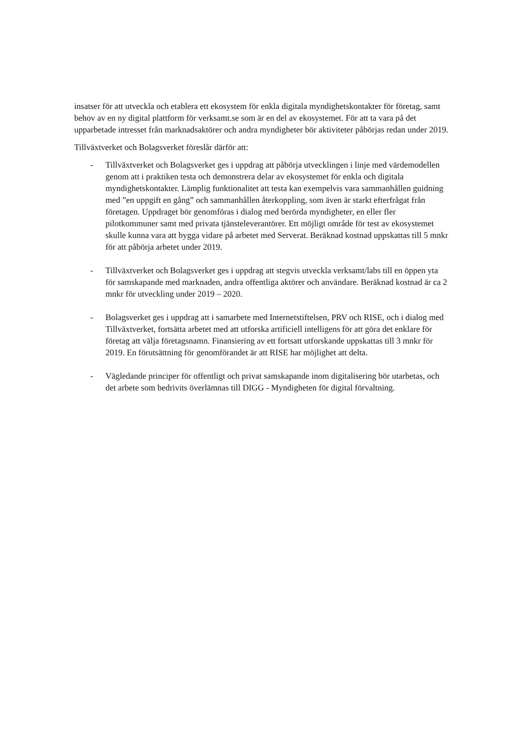insatser för att utveckla och etablera ett ekosystem för enkla digitala myndighetskontakter för företag, samt behov av en ny digital plattform för verksamt.se som är en del av ekosystemet. För att ta vara på det upparbetade intresset från marknadsaktörer och andra myndigheter bör aktiviteter påbörjas redan under 2019.
Tillväxtverket och Bolagsverket föreslår därför att:
- Tillväxtverket och Bolagsverket ges i uppdrag att påbörja utvecklingen i linje med värdemodellen genom att i praktiken testa och demonstrera delar av ekosystemet för enkla och digitala myndighetskontakter. Lämplig funktionalitet att testa kan exempelvis vara sammanhållen guidning med ”en uppgift en gång” och sammanhållen återkoppling, som även är starkt efterfrågat från företagen. Uppdraget bör genomföras i dialog med berörda myndigheter, en eller fler pilotkommuner samt med privata tjänsteleverantörer. Ett möjligt område för test av ekosystemet skulle kunna vara att bygga vidare på arbetet med Serverat. Beräknad kostnad uppskattas till 5 mnkr för att påbörja arbetet under 2019.
- Tillväxtverket och Bolagsverket ges i uppdrag att stegvis utveckla verksamt/labs till en öppen yta för samskapande med marknaden, andra offentliga aktörer och användare. Beräknad kostnad är ca 2 mnkr för utveckling under 2019 – 2020.
- Bolagsverket ges i uppdrag att i samarbete med Internetstiftelsen, PRV och RISE, och i dialog med Tillväxtverket, fortsätta arbetet med att utforska artificiell intelligens för att göra det enklare för företag att välja företagsnamn. Finansiering av ett fortsatt utforskande uppskattas till 3 mnkr för 2019. En förutsättning för genomförandet är att RISE har möjlighet att delta.
- Vägledande principer för offentligt och privat samskapande inom digitalisering bör utarbetas, och det arbete som bedrivits överlämnas till DIGG - Myndigheten för digital förvaltning.